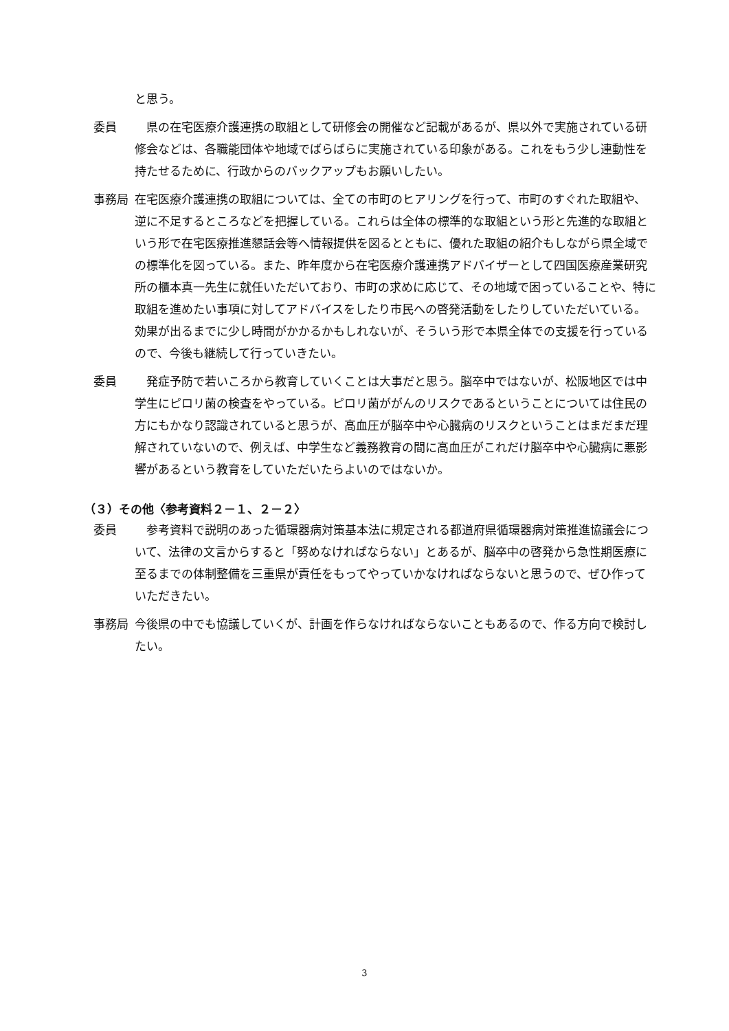と思う。
委員 　県の在宅医療介護連携の取組として研修会の開催など記載があるが、県以外で実施されている研修会などは、各職能団体や地域でばらばらに実施されている印象がある。これをもう少し連動性を持たせるために、行政からのバックアップもお願いしたい。
事務局 在宅医療介護連携の取組については、全ての市町のヒアリングを行って、市町のすぐれた取組や、逆に不足するところなどを把握している。これらは全体の標準的な取組という形と先進的な取組という形で在宅医療推進懇話会等へ情報提供を図るとともに、優れた取組の紹介もしながら県全域での標準化を図っている。また、昨年度から在宅医療介護連携アドバイザーとして四国医療産業研究所の櫃本真一先生に就任いただいており、市町の求めに応じて、その地域で困っていることや、特に取組を進めたい事項に対してアドバイスをしたり市民への啓発活動をしたりしていただいている。効果が出るまでに少し時間がかかるかもしれないが、そういう形で本県全体での支援を行っているので、今後も継続して行っていきたい。
委員 　発症予防で若いころから教育していくことは大事だと思う。脳卒中ではないが、松阪地区では中学生にピロリ菌の検査をやっている。ピロリ菌ががんのリスクであるということについては住民の方にもかなり認識されていると思うが、高血圧が脳卒中や心臓病のリスクということはまだまだ理解されていないので、例えば、中学生など義務教育の間に高血圧がこれだけ脳卒中や心臓病に悪影響があるという教育をしていただいたらよいのではないか。
（３）その他〈参考資料２－１、２－２〉
委員 　参考資料で説明のあった循環器病対策基本法に規定される都道府県循環器病対策推進協議会について、法律の文言からすると「努めなければならない」とあるが、脳卒中の啓発から急性期医療に至るまでの体制整備を三重県が責任をもってやっていかなければならないと思うので、ぜひ作っていただきたい。
事務局 今後県の中でも協議していくが、計画を作らなければならないこともあるので、作る方向で検討したい。
3